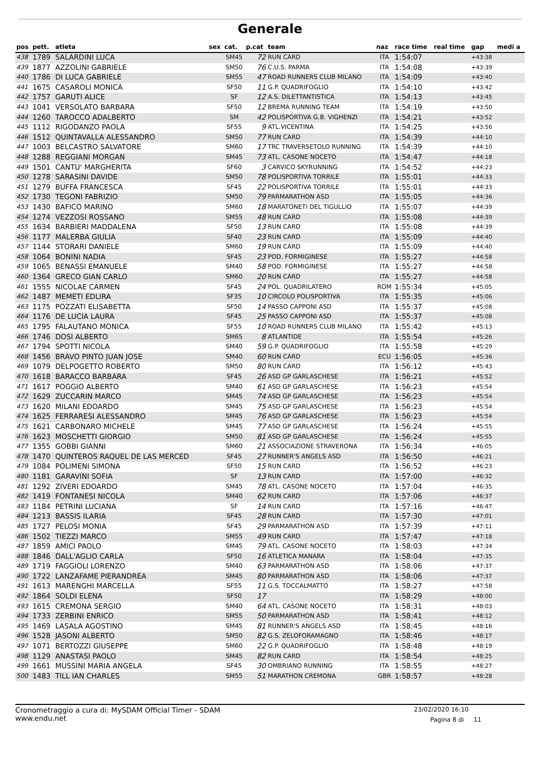Generale
| pos | pett. | atleta | sex | cat. | p.cat | team | naz | race time | real time | gap | medi a |
| --- | --- | --- | --- | --- | --- | --- | --- | --- | --- | --- | --- |
| 438 | 1789 | SALARDINI LUCA | | SM45 | 72 | RUN CARD | ITA | 1:54:07 | | +43:38 | |
| 439 | 1877 | AZZOLINI GABRIELE | | SM50 | 76 | C.U.S. PARMA | ITA | 1:54:08 | | +43:39 | |
| 440 | 1786 | DI LUCA GABRIELE | | SM55 | 47 | ROAD RUNNERS CLUB MILANO | ITA | 1:54:09 | | +43:40 | |
| 441 | 1675 | CASAROLI MONICA | | SF50 | 11 | G.P. QUADRIFOGLIO | ITA | 1:54:10 | | +43:42 | |
| 442 | 1757 | GARUTI ALICE | | SF | 12 | A.S. DILETTANTISTICA | ITA | 1:54:13 | | +43:45 | |
| 443 | 1041 | VERSOLATO BARBARA | | SF50 | 12 | BREMA RUNNING TEAM | ITA | 1:54:19 | | +43:50 | |
| 444 | 1260 | TAROCCO ADALBERTO | | SM | 42 | POLISPORTIVA G.B. VIGHENZI | ITA | 1:54:21 | | +43:52 | |
| 445 | 1112 | RIGODANZO PAOLA | | SF55 | 9 | ATL.VICENTINA | ITA | 1:54:25 | | +43:56 | |
| 446 | 1512 | QUINTAVALLA ALESSANDRO | | SM50 | 77 | RUN CARD | ITA | 1:54:39 | | +44:10 | |
| 447 | 1003 | BELCASTRO SALVATORE | | SM60 | 17 | TRC TRAVERSETOLO RUNNING | ITA | 1:54:39 | | +44:10 | |
| 448 | 1288 | REGGIANI MORGAN | | SM45 | 73 | ATL. CASONE NOCETO | ITA | 1:54:47 | | +44:18 | |
| 449 | 1501 | CANTU' MARGHERITA | | SF60 | 3 | CARVICO SKYRUNNING | ITA | 1:54:52 | | +44:23 | |
| 450 | 1278 | SARASINI DAVIDE | | SM50 | 78 | POLISPORTIVA TORRILE | ITA | 1:55:01 | | +44:33 | |
| 451 | 1279 | BUFFA FRANCESCA | | SF45 | 22 | POLISPORTIVA TORRILE | ITA | 1:55:01 | | +44:33 | |
| 452 | 1730 | TEGONI FABRIZIO | | SM50 | 79 | PARMARATHON ASD | ITA | 1:55:05 | | +44:36 | |
| 453 | 1430 | BAFICO MARINO | | SM60 | 18 | MARATONETI DEL TIGULLIO | ITA | 1:55:07 | | +44:39 | |
| 454 | 1274 | VEZZOSI ROSSANO | | SM55 | 48 | RUN CARD | ITA | 1:55:08 | | +44:39 | |
| 455 | 1634 | BARBIERI MADDALENA | | SF50 | 13 | RUN CARD | ITA | 1:55:08 | | +44:39 | |
| 456 | 1177 | MALERBA GIULIA | | SF40 | 23 | RUN CARD | ITA | 1:55:09 | | +44:40 | |
| 457 | 1144 | STORARI DANIELE | | SM60 | 19 | RUN CARD | ITA | 1:55:09 | | +44:40 | |
| 458 | 1064 | BONINI NADIA | | SF45 | 23 | POD. FORMIGINESE | ITA | 1:55:27 | | +44:58 | |
| 459 | 1065 | BENASSI EMANUELE | | SM40 | 58 | POD. FORMIGINESE | ITA | 1:55:27 | | +44:58 | |
| 460 | 1364 | GRECO GIAN CARLO | | SM60 | 20 | RUN CARD | ITA | 1:55:27 | | +44:58 | |
| 461 | 1555 | NICOLAE CARMEN | | SF45 | 24 | POL. QUADRILATERO | ROM | 1:55:34 | | +45:05 | |
| 462 | 1487 | MEMETI EDLIRA | | SF35 | 10 | CIRCOLO POLISPORTIVA | ITA | 1:55:35 | | +45:06 | |
| 463 | 1175 | POZZATI ELISABETTA | | SF50 | 14 | PASSO CAPPONI ASD | ITA | 1:55:37 | | +45:08 | |
| 464 | 1176 | DE LUCIA LAURA | | SF45 | 25 | PASSO CAPPONI ASD | ITA | 1:55:37 | | +45:08 | |
| 465 | 1795 | FALAUTANO MONICA | | SF55 | 10 | ROAD RUNNERS CLUB MILANO | ITA | 1:55:42 | | +45:13 | |
| 466 | 1746 | DOSI ALBERTO | | SM65 | 8 | ATLANTIDE | ITA | 1:55:54 | | +45:26 | |
| 467 | 1794 | SPOTTI NICOLA | | SM40 | 59 | G.P. QUADRIFOGLIO | ITA | 1:55:58 | | +45:29 | |
| 468 | 1456 | BRAVO PINTO JUAN JOSE | | SM40 | 60 | RUN CARD | ECU | 1:56:05 | | +45:36 | |
| 469 | 1079 | DELPOGETTO ROBERTO | | SM50 | 80 | RUN CARD | ITA | 1:56:12 | | +45:43 | |
| 470 | 1618 | BARACCO BARBARA | | SF45 | 26 | ASD GP GARLASCHESE | ITA | 1:56:21 | | +45:52 | |
| 471 | 1617 | POGGIO ALBERTO | | SM40 | 61 | ASD GP GARLASCHESE | ITA | 1:56:23 | | +45:54 | |
| 472 | 1629 | ZUCCARIN MARCO | | SM45 | 74 | ASD GP GARLASCHESE | ITA | 1:56:23 | | +45:54 | |
| 473 | 1620 | MILANI EDOARDO | | SM45 | 75 | ASD GP GARLASCHESE | ITA | 1:56:23 | | +45:54 | |
| 474 | 1625 | FERRARESI ALESSANDRO | | SM45 | 76 | ASD GP GARLASCHESE | ITA | 1:56:23 | | +45:54 | |
| 475 | 1621 | CARBONARO MICHELE | | SM45 | 77 | ASD GP GARLASCHESE | ITA | 1:56:24 | | +45:55 | |
| 476 | 1623 | MOSCHETTI GIORGIO | | SM50 | 81 | ASD GP GARLASCHESE | ITA | 1:56:24 | | +45:55 | |
| 477 | 1355 | GOBBI GIANNI | | SM60 | 21 | ASSOCIAZIONE STRAVERONA | ITA | 1:56:34 | | +46:05 | |
| 478 | 1470 | QUINTEROS RAQUEL DE LAS MERCED | | SF45 | 27 | RUNNER'S ANGELS ASD | ITA | 1:56:50 | | +46:21 | |
| 479 | 1084 | POLIMENI SIMONA | | SF50 | 15 | RUN CARD | ITA | 1:56:52 | | +46:23 | |
| 480 | 1181 | GARAVINI SOFIA | | SF | 13 | RUN CARD | ITA | 1:57:00 | | +46:32 | |
| 481 | 1292 | ZIVERI EDOARDO | | SM45 | 78 | ATL. CASONE NOCETO | ITA | 1:57:04 | | +46:35 | |
| 482 | 1419 | FONTANESI NICOLA | | SM40 | 62 | RUN CARD | ITA | 1:57:06 | | +46:37 | |
| 483 | 1184 | PETRINI LUCIANA | | SF | 14 | RUN CARD | ITA | 1:57:16 | | +46:47 | |
| 484 | 1213 | BASSIS ILARIA | | SF45 | 28 | RUN CARD | ITA | 1:57:30 | | +47:01 | |
| 485 | 1727 | PELOSI MONIA | | SF45 | 29 | PARMARATHON ASD | ITA | 1:57:39 | | +47:11 | |
| 486 | 1502 | TIEZZI MARCO | | SM55 | 49 | RUN CARD | ITA | 1:57:47 | | +47:18 | |
| 487 | 1859 | AMICI PAOLO | | SM45 | 79 | ATL. CASONE NOCETO | ITA | 1:58:03 | | +47:34 | |
| 488 | 1846 | DALL'AGLIO CARLA | | SF50 | 16 | ATLETICA MANARA | ITA | 1:58:04 | | +47:35 | |
| 489 | 1719 | FAGGIOLI LORENZO | | SM40 | 63 | PARMARATHON ASD | ITA | 1:58:06 | | +47:37 | |
| 490 | 1722 | LANZAFAME PIERANDREA | | SM45 | 80 | PARMARATHON ASD | ITA | 1:58:06 | | +47:37 | |
| 491 | 1613 | MARENGHI MARCELLA | | SF55 | 11 | G.S. TOCCALMATTO | ITA | 1:58:27 | | +47:58 | |
| 492 | 1864 | SOLDI ELENA | | SF50 | 17 | | ITA | 1:58:29 | | +48:00 | |
| 493 | 1615 | CREMONA SERGIO | | SM40 | 64 | ATL. CASONE NOCETO | ITA | 1:58:31 | | +48:03 | |
| 494 | 1733 | ZERBINI ENRICO | | SM55 | 50 | PARMARATHON ASD | ITA | 1:58:41 | | +48:12 | |
| 495 | 1469 | LASALA AGOSTINO | | SM45 | 81 | RUNNER'S ANGELS ASD | ITA | 1:58:45 | | +48:16 | |
| 496 | 1528 | JASONI ALBERTO | | SM50 | 82 | G.S. ZELOFORAMAGNO | ITA | 1:58:46 | | +48:17 | |
| 497 | 1071 | BERTOZZI GIUSEPPE | | SM60 | 22 | G.P. QUADRIFOGLIO | ITA | 1:58:48 | | +48:19 | |
| 498 | 1129 | ANASTASI PAOLO | | SM45 | 82 | RUN CARD | ITA | 1:58:54 | | +48:25 | |
| 499 | 1661 | MUSSINI MARIA ANGELA | | SF45 | 30 | OMBRIANO RUNNING | ITA | 1:58:55 | | +48:27 | |
| 500 | 1483 | TILL IAN CHARLES | | SM55 | 51 | MARATHON CREMONA | GBR | 1:58:57 | | +48:28 | |
Cronometraggio a cura di: MySDAM Official Timer - SDAM
www.endu.net
23/02/2020 16:10
Pagina 8 di 11